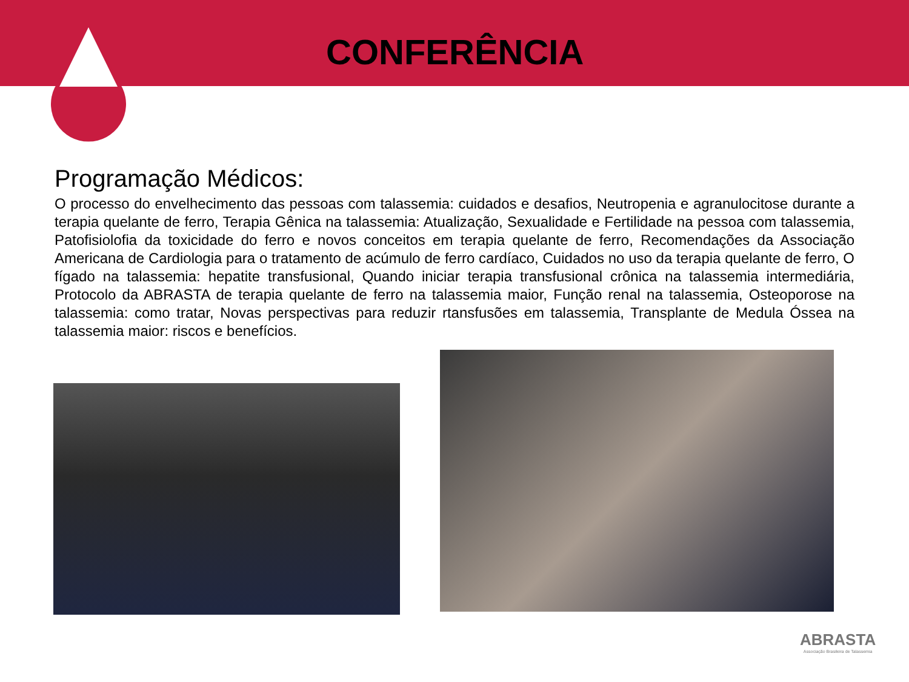CONFERÊNCIA
Programação Médicos:
O processo do envelhecimento das pessoas com talassemia: cuidados e desafios, Neutropenia e agranulocitose durante a terapia quelante de ferro, Terapia Gênica na talassemia: Atualização, Sexualidade e Fertilidade na pessoa com talassemia, Patofisiolofia da toxicidade do ferro e novos conceitos em terapia quelante de ferro, Recomendações da Associação Americana de Cardiologia para o tratamento de acúmulo de ferro cardíaco, Cuidados no uso da terapia quelante de ferro, O fígado na talassemia: hepatite transfusional, Quando iniciar terapia transfusional crônica na talassemia intermediária, Protocolo da ABRASTA de terapia quelante de ferro na talassemia maior, Função renal na talassemia, Osteoporose na talassemia: como tratar, Novas perspectivas para reduzir rtansfusões em talassemia, Transplante de Medula Óssea na talassemia maior: riscos e benefícios.
ABRASTA
Associação Brasileira de Talassemia